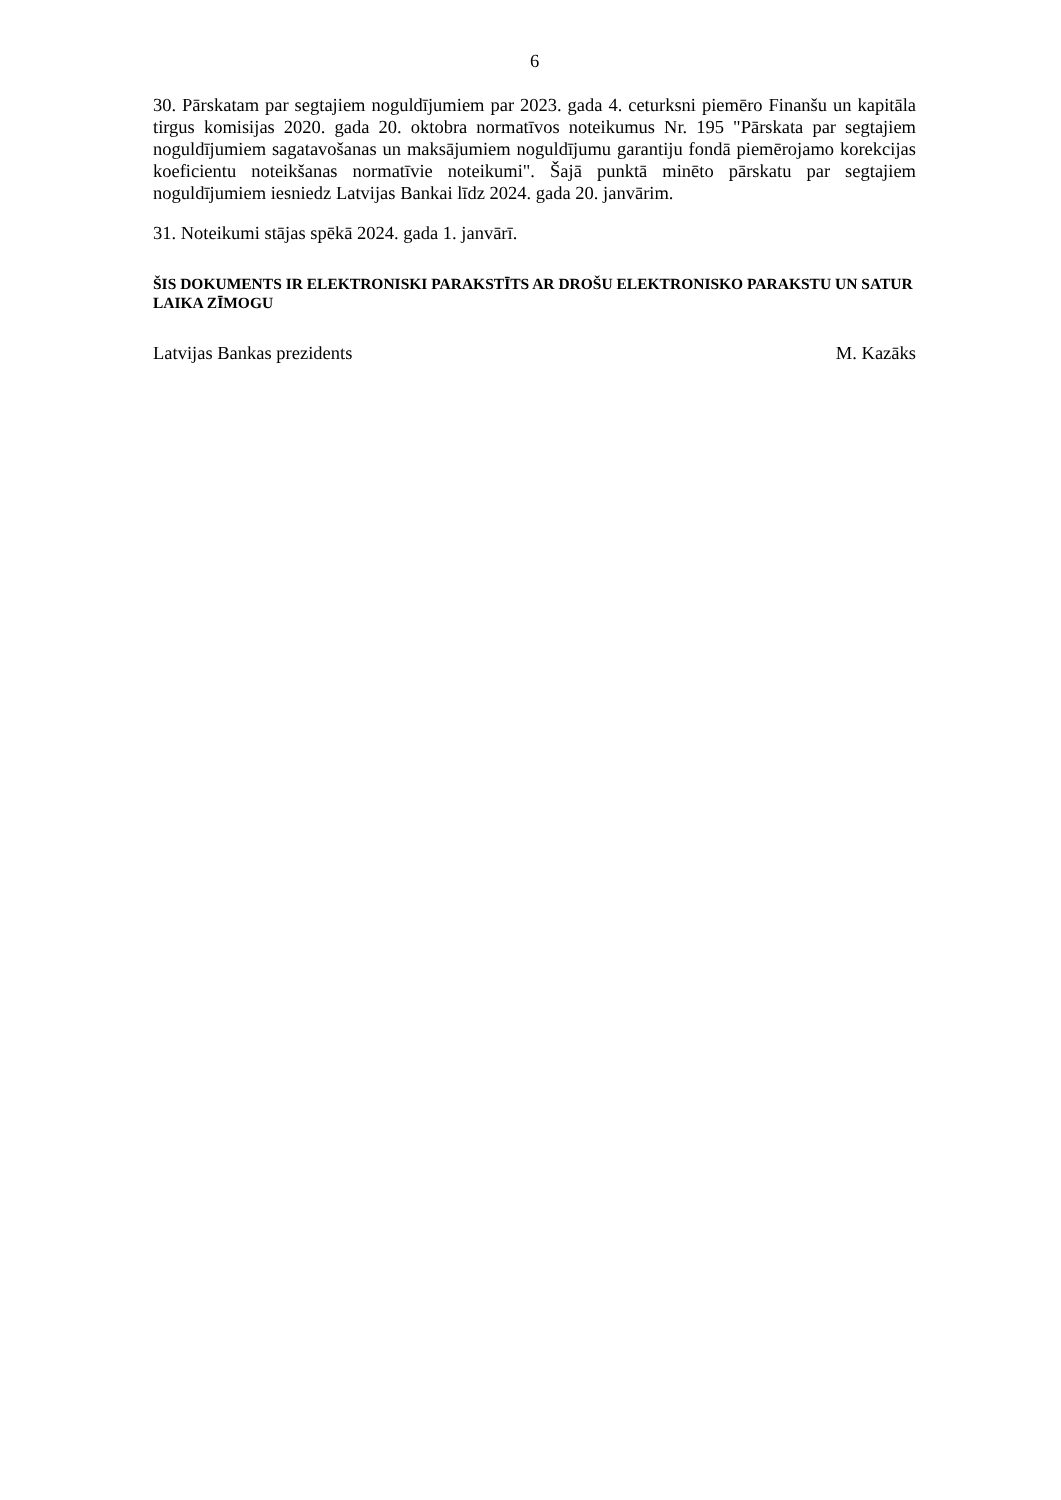6
30. Pārskatam par segtajiem noguldījumiem par 2023. gada 4. ceturksni piemēro Finanšu un kapitāla tirgus komisijas 2020. gada 20. oktobra normatīvos noteikumus Nr. 195 "Pārskata par segtajiem noguldījumiem sagatavošanas un maksājumiem noguldījumu garantiju fondā piemērojamo korekcijas koeficientu noteikšanas normatīvie noteikumi". Šajā punktā minēto pārskatu par segtajiem noguldījumiem iesniedz Latvijas Bankai līdz 2024. gada 20. janvārim.
31. Noteikumi stājas spēkā 2024. gada 1. janvārī.
ŠIS DOKUMENTS IR ELEKTRONISKI PARAKSTĪTS AR DROŠU ELEKTRONISKO PARAKSTU UN SATUR LAIKA ZĪMOGU
Latvijas Bankas prezidents M. Kazāks